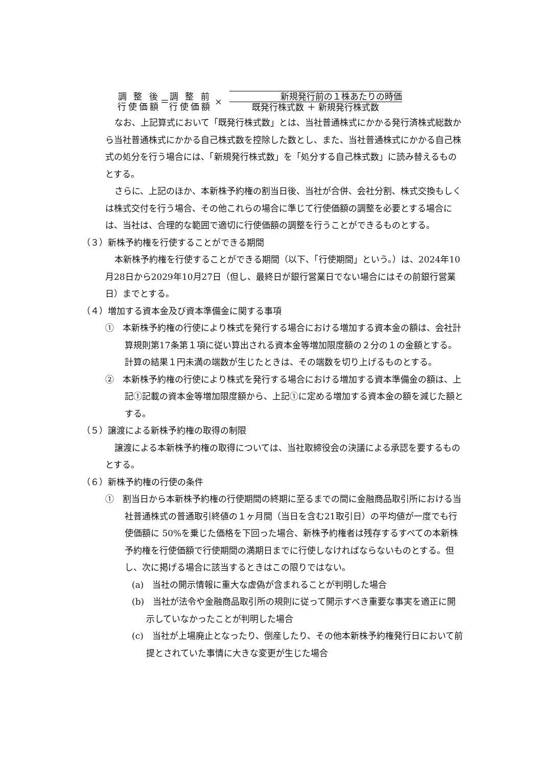調 整 後
行使価額
＝
調 整 前
行使価額
×
新規発行前の１株あたりの時価
既発行株式数 ＋ 新規発行株式数
なお、上記算式において「既発行株式数」とは、当社普通株式にかかる発行済株式総数から当社普通株式にかかる自己株式数を控除した数とし、また、当社普通株式にかかる自己株式の処分を行う場合には、「新規発行株式数」を「処分する自己株式数」に読み替えるものとする。
さらに、上記のほか、本新株予約権の割当日後、当社が合併、会社分割、株式交換もしくは株式交付を行う場合、その他これらの場合に準じて行使価額の調整を必要とする場合には、当社は、合理的な範囲で適切に行使価額の調整を行うことができるものとする。
（３）新株予約権を行使することができる期間
本新株予約権を行使することができる期間（以下、「行使期間」という。）は、2024年10月28日から2029年10月27日（但し、最終日が銀行営業日でない場合にはその前銀行営業日）までとする。
（４）増加する資本金及び資本準備金に関する事項
①　本新株予約権の行使により株式を発行する場合における増加する資本金の額は、会社計算規則第17条第１項に従い算出される資本金等増加限度額の２分の１の金額とする。計算の結果１円未満の端数が生じたときは、その端数を切り上げるものとする。
②　本新株予約権の行使により株式を発行する場合における増加する資本準備金の額は、上記①記載の資本金等増加限度額から、上記①に定める増加する資本金の額を減じた額とする。
（５）譲渡による新株予約権の取得の制限
譲渡による本新株予約権の取得については、当社取締役会の決議による承認を要するものとする。
（６）新株予約権の行使の条件
①　割当日から本新株予約権の行使期間の終期に至るまでの間に金融商品取引所における当社普通株式の普通取引終値の１ヶ月間（当日を含む21取引日）の平均値が一度でも行使価額に 50%を乗じた価格を下回った場合、新株予約権者は残存するすべての本新株予約権を行使価額で行使期間の満期日までに行使しなければならないものとする。但し、次に掲げる場合に該当するときはこの限りではない。
(a)　当社の開示情報に重大な虚偽が含まれることが判明した場合
(b)　当社が法令や金融商品取引所の規則に従って開示すべき重要な事実を適正に開示していなかったことが判明した場合
(c)　当社が上場廃止となったり、倒産したり、その他本新株予約権発行日において前提とされていた事情に大きな変更が生じた場合